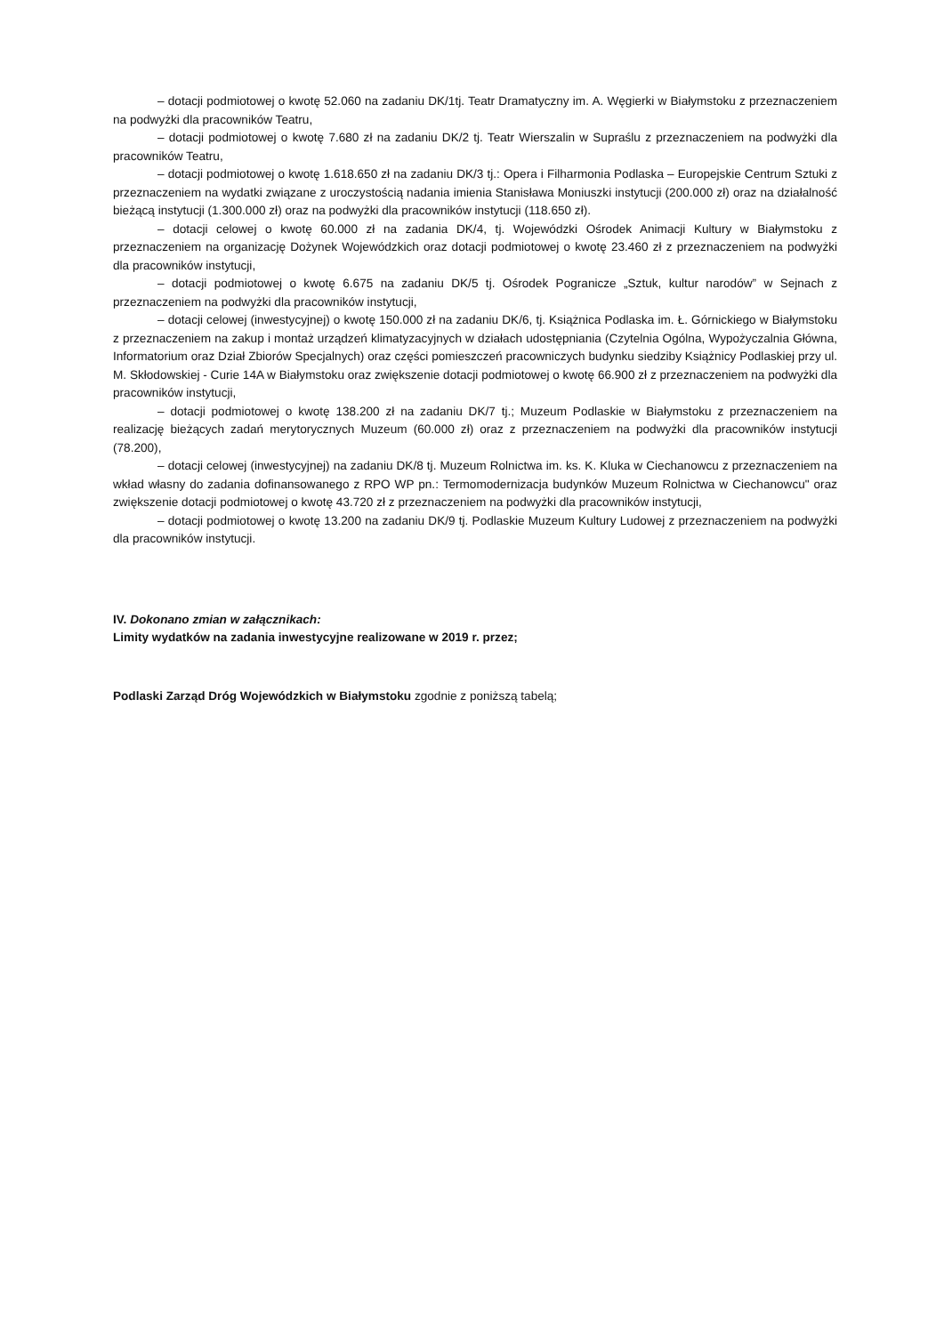– dotacji podmiotowej o kwotę 52.060 na zadaniu DK/1tj. Teatr Dramatyczny im. A. Węgierki w Białymstoku z przeznaczeniem na podwyżki dla pracowników Teatru,
– dotacji podmiotowej o kwotę 7.680 zł na zadaniu DK/2 tj. Teatr Wierszalin w Supraślu z przeznaczeniem na podwyżki dla pracowników Teatru,
– dotacji podmiotowej o kwotę 1.618.650 zł na zadaniu DK/3 tj.: Opera i Filharmonia Podlaska – Europejskie Centrum Sztuki z przeznaczeniem na wydatki związane z uroczystością nadania imienia Stanisława Moniuszki instytucji (200.000 zł) oraz na działalność bieżącą instytucji (1.300.000 zł) oraz na podwyżki dla pracowników instytucji (118.650 zł).
– dotacji celowej o kwotę 60.000 zł na zadania DK/4, tj. Wojewódzki Ośrodek Animacji Kultury w Białymstoku z przeznaczeniem na organizację Dożynek Wojewódzkich oraz dotacji podmiotowej o kwotę 23.460 zł z przeznaczeniem na podwyżki dla pracowników instytucji,
– dotacji podmiotowej o kwotę 6.675 na zadaniu DK/5 tj. Ośrodek Pogranicze „Sztuk, kultur narodów” w Sejnach z przeznaczeniem na podwyżki dla pracowników instytucji,
– dotacji celowej (inwestycyjnej) o kwotę 150.000 zł na zadaniu DK/6, tj. Książnica Podlaska im. Ł. Górnickiego w Białymstoku z przeznaczeniem na zakup i montaż urządzeń klimatyzacyjnych w działach udostępniania (Czytelnia Ogólna, Wypożyczalnia Główna, Informatorium oraz Dział Zbiorów Specjalnych) oraz części pomieszczeń pracowniczych budynku siedziby Książnicy Podlaskiej przy ul. M. Skłodowskiej - Curie 14A w Białymstoku oraz zwiększenie dotacji podmiotowej o kwotę 66.900 zł z przeznaczeniem na podwyżki dla pracowników instytucji,
– dotacji podmiotowej o kwotę 138.200 zł na zadaniu DK/7 tj.; Muzeum Podlaskie w Białymstoku z przeznaczeniem na realizację bieżących zadań merytorycznych Muzeum (60.000 zł) oraz z przeznaczeniem na podwyżki dla pracowników instytucji (78.200),
– dotacji celowej (inwestycyjnej) na zadaniu DK/8 tj. Muzeum Rolnictwa im. ks. K. Kluka w Ciechanowcu z przeznaczeniem na wkład własny do zadania dofinansowanego z RPO WP pn.: Termomodernizacja budynków Muzeum Rolnictwa w Ciechanowcu" oraz zwiększenie dotacji podmiotowej o kwotę 43.720 zł z przeznaczeniem na podwyżki dla pracowników instytucji,
– dotacji podmiotowej o kwotę 13.200 na zadaniu DK/9 tj. Podlaskie Muzeum Kultury Ludowej z przeznaczeniem na podwyżki dla pracowników instytucji.
IV. Dokonano zmian w załącznikach:
Limity wydatków na zadania inwestycyjne realizowane w 2019 r. przez;
Podlaski Zarząd Dróg Wojewódzkich w Białymstoku zgodnie z poniższą tabelą;